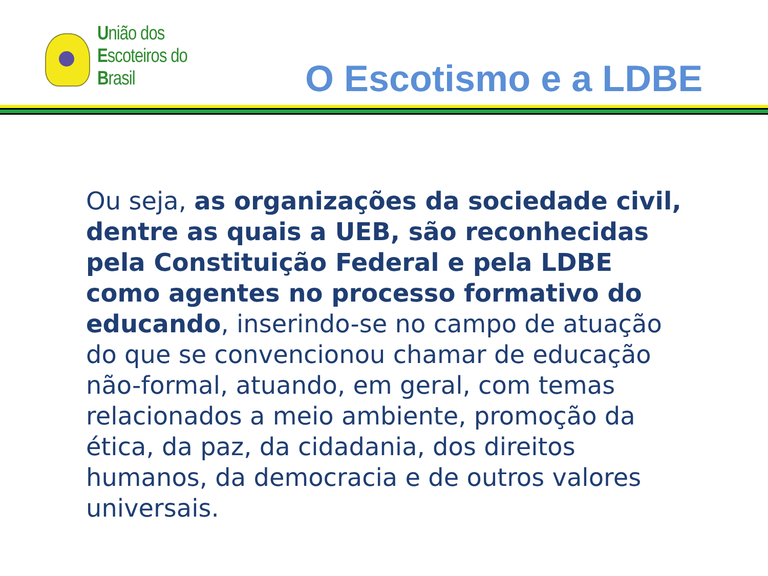União dos
Escoteiros do
Brasil
O Escotismo e a LDBE
Ou seja, as organizações da sociedade civil, dentre as quais a UEB, são reconhecidas pela Constituição Federal e pela LDBE como agentes no processo formativo do educando, inserindo-se no campo de atuação do que se convencionou chamar de educação não-formal, atuando, em geral, com temas relacionados a meio ambiente, promoção da ética, da paz, da cidadania, dos direitos humanos, da democracia e de outros valores universais.